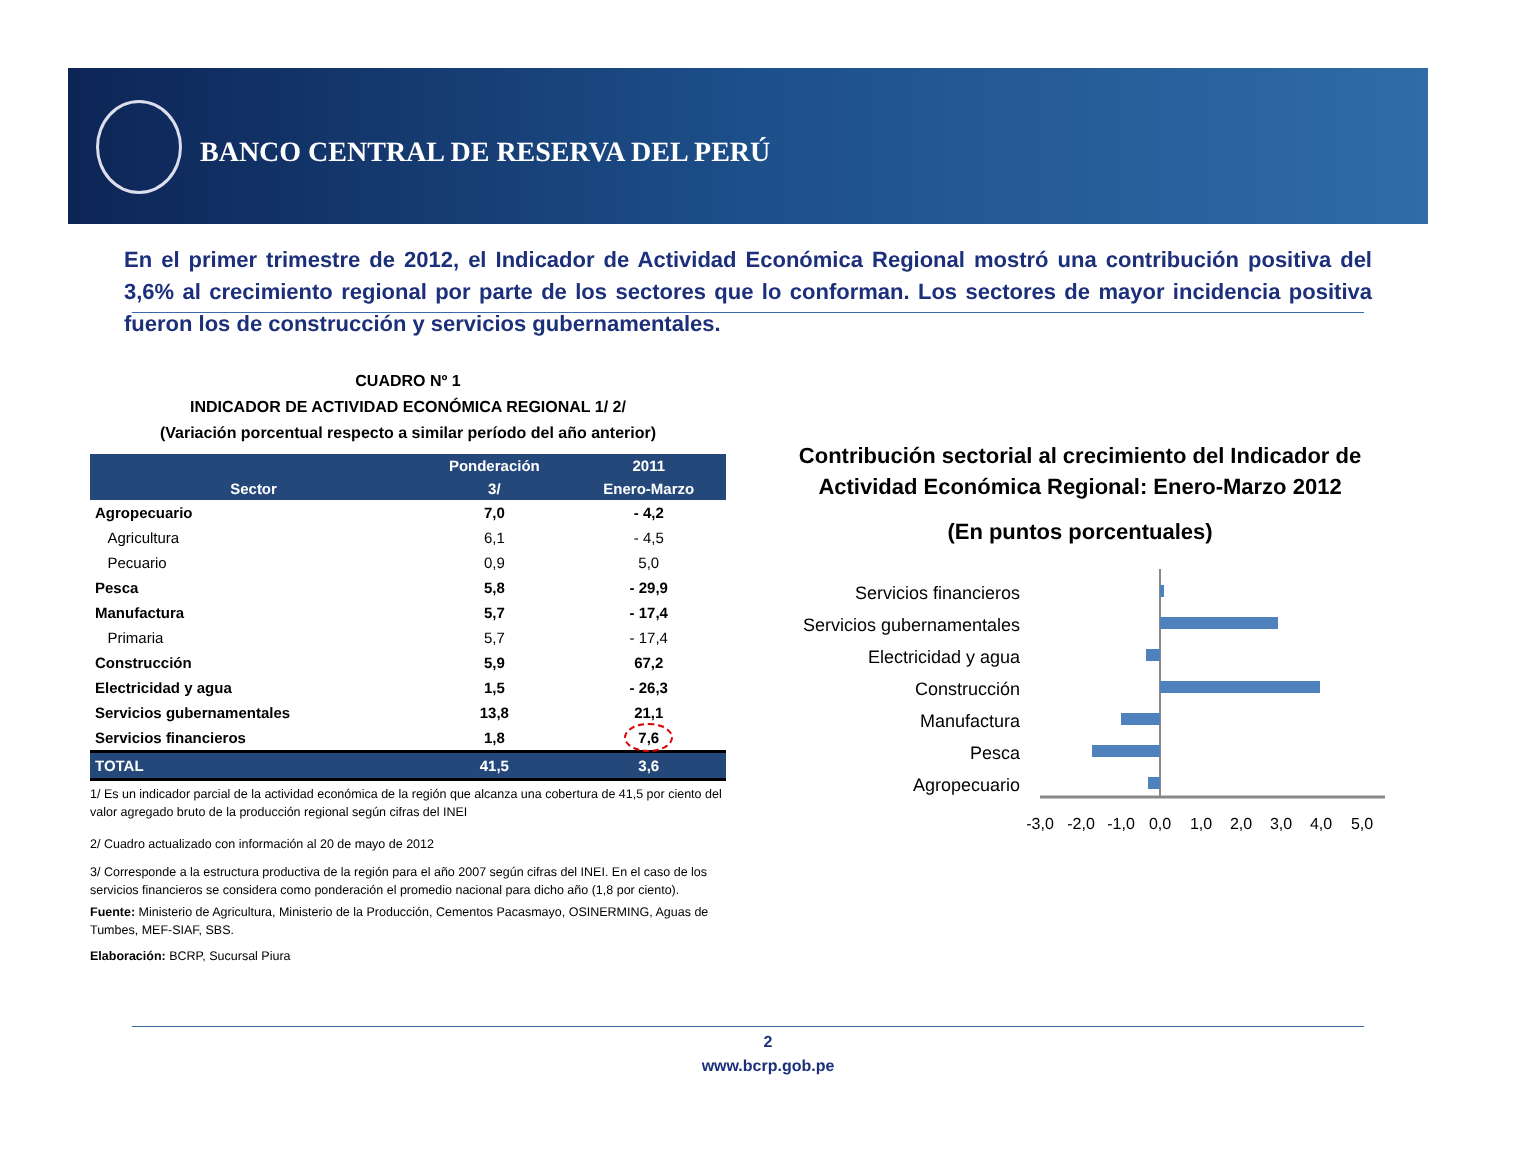BANCO CENTRAL DE RESERVA DEL PERÚ
En el primer trimestre de 2012, el Indicador de Actividad Económica Regional mostró una contribución positiva del 3,6% al crecimiento regional por parte de los sectores que lo conforman. Los sectores de mayor incidencia positiva fueron los de construcción y servicios gubernamentales.
CUADRO Nº 1
INDICADOR DE ACTIVIDAD ECONÓMICA REGIONAL 1/ 2/
(Variación porcentual respecto a similar período del año anterior)
| Sector | Ponderación | 2011 |
| --- | --- | --- |
| | 3/ | Enero-Marzo |
| Agropecuario | 7,0 | - 4,2 |
| Agricultura | 6,1 | - 4,5 |
| Pecuario | 0,9 | 5,0 |
| Pesca | 5,8 | - 29,9 |
| Manufactura | 5,7 | - 17,4 |
| Primaria | 5,7 | - 17,4 |
| Construcción | 5,9 | 67,2 |
| Electricidad y agua | 1,5 | - 26,3 |
| Servicios gubernamentales | 13,8 | 21,1 |
| Servicios financieros | 1,8 | 7,6 |
| TOTAL | 41,5 | 3,6 |
1/ Es un indicador parcial de la actividad económica de la región que alcanza una cobertura de 41,5 por ciento del valor agregado bruto de la producción regional según cifras del INEI
2/ Cuadro actualizado con información al 20 de mayo de 2012
3/ Corresponde a la estructura productiva de la región para el año 2007 según cifras del INEI. En el caso de los servicios financieros se considera como ponderación el promedio nacional para dicho año (1,8 por ciento).
Fuente: Ministerio de Agricultura, Ministerio de la Producción, Cementos Pacasmayo, OSINERMING, Aguas de Tumbes, MEF-SIAF, SBS.
Elaboración: BCRP, Sucursal Piura
Contribución sectorial al crecimiento del Indicador de Actividad Económica Regional: Enero-Marzo 2012
(En puntos porcentuales)
Servicios financieros
Servicios gubernamentales
Electricidad y agua
Construcción
Manufactura
Pesca
Agropecuario
-3,0
-2,0
-1,0
0,0
1,0
2,0
3,0
4,0
5,0
2
www.bcrp.gob.pe